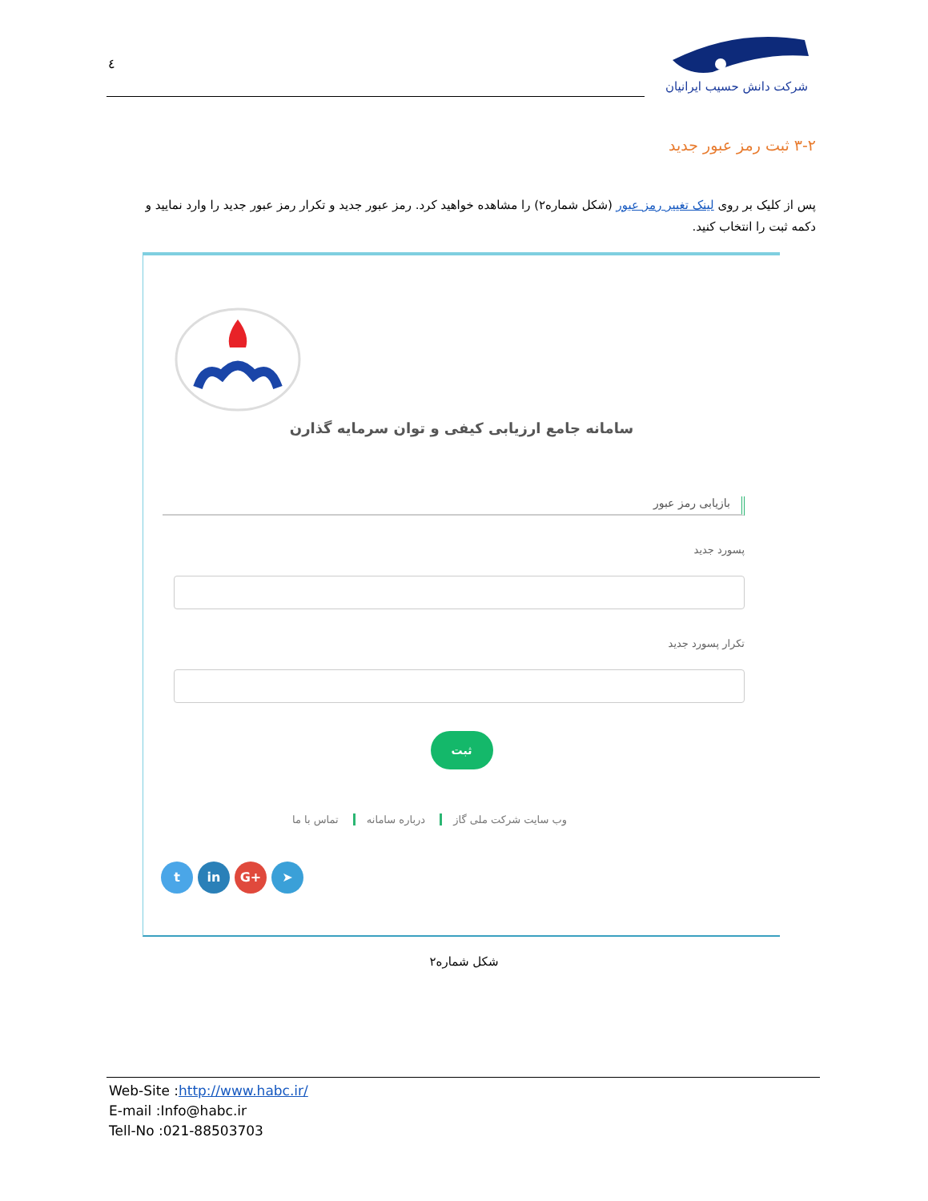٤
شرکت دانش حسیب ایرانیان
۳-۲ ثبت رمز عبور جدید
پس از کلیک بر روی لینک تغییر رمز عبور (شکل شماره۲) را مشاهده خواهید کرد. رمز عبور جدید و تکرار رمز عبور جدید را وارد نمایید و دکمه ثبت را انتخاب کنید.
سامانه جامع ارزیابی کیفی و توان سرمایه گذارن
بازیابی رمز عبور
پسورد جدید
تکرار پسورد جدید
ثبت
وب سایت شرکت ملی گاز درباره سامانه تماس با ما
t in G+ ➤
شکل شماره۲
Web-Site :http://www.habc.ir/
E-mail :Info@habc.ir
Tell-No :021-88503703